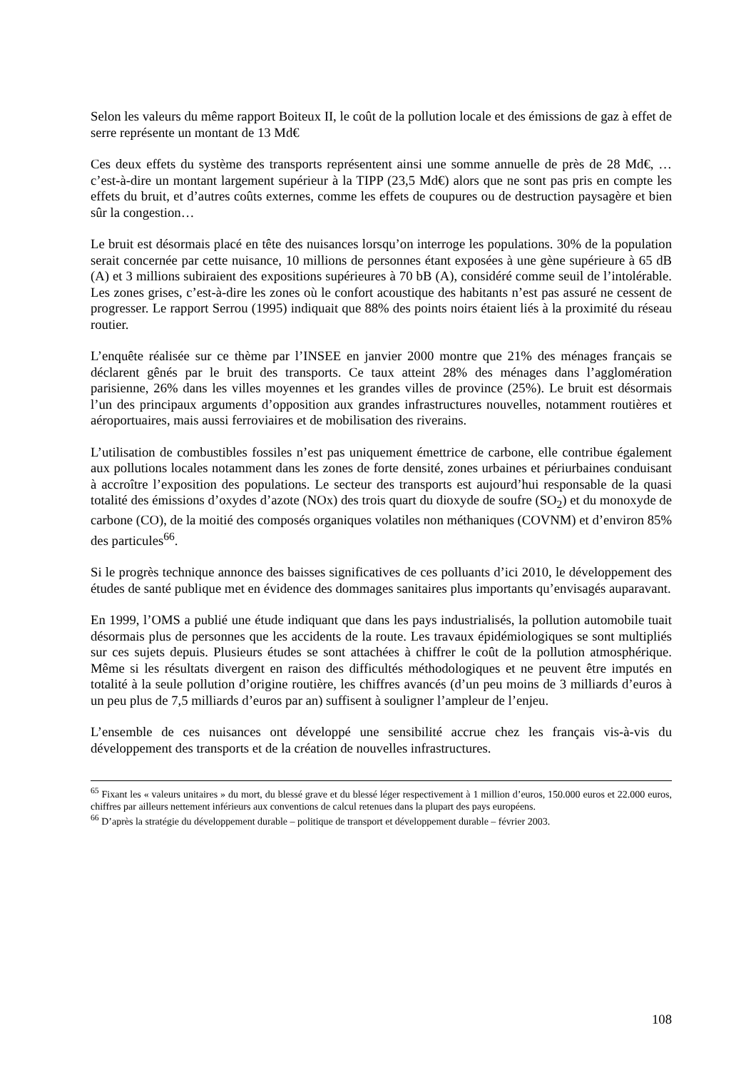Selon les valeurs du même rapport Boiteux II, le coût de la pollution locale et des émissions de gaz à effet de serre représente un montant de 13 Md€
Ces deux effets du système des transports représentent ainsi une somme annuelle de près de 28 Md€, … c’est-à-dire un montant largement supérieur à la TIPP (23,5 Md€) alors que ne sont pas pris en compte les effets du bruit, et d’autres coûts externes, comme les effets de coupures ou de destruction paysagère et bien sûr la congestion…
Le bruit est désormais placé en tête des nuisances lorsqu’on interroge les populations. 30% de la population serait concernée par cette nuisance, 10 millions de personnes étant exposées à une gène supérieure à 65 dB (A) et 3 millions subiraient des expositions supérieures à 70 bB (A), considéré comme seuil de l’intolérable. Les zones grises, c’est-à-dire les zones où le confort acoustique des habitants n’est pas assuré ne cessent de progresser. Le rapport Serrou (1995) indiquait que 88% des points noirs étaient liés à la proximité du réseau routier.
L’enquête réalisée sur ce thème par l’INSEE en janvier 2000 montre que 21% des ménages français se déclarent gênés par le bruit des transports. Ce taux atteint 28% des ménages dans l’agglomération parisienne, 26% dans les villes moyennes et les grandes villes de province (25%). Le bruit est désormais l’un des principaux arguments d’opposition aux grandes infrastructures nouvelles, notamment routières et aéroportuaires, mais aussi ferroviaires et de mobilisation des riverains.
L’utilisation de combustibles fossiles n’est pas uniquement émettrice de carbone, elle contribue également aux pollutions locales notamment dans les zones de forte densité, zones urbaines et périurbaines conduisant à accroître l’exposition des populations. Le secteur des transports est aujourd’hui responsable de la quasi totalité des émissions d’oxydes d’azote (NOx) des trois quart du dioxyde de soufre (SO<sub>2</sub>) et du monoxyde de carbone (CO), de la moitié des composés organiques volatiles non méthaniques (COVNM) et d’environ 85% des particules<sup>66</sup>.
Si le progrès technique annonce des baisses significatives de ces polluants d’ici 2010, le développement des études de santé publique met en évidence des dommages sanitaires plus importants qu’envisagés auparavant.
En 1999, l’OMS a publié une étude indiquant que dans les pays industrialisés, la pollution automobile tuait désormais plus de personnes que les accidents de la route. Les travaux épidémiologiques se sont multipliés sur ces sujets depuis. Plusieurs études se sont attachées à chiffrer le coût de la pollution atmosphérique. Même si les résultats divergent en raison des difficultés méthodologiques et ne peuvent être imputés en totalité à la seule pollution d’origine routière, les chiffres avancés (d’un peu moins de 3 milliards d’euros à un peu plus de 7,5 milliards d’euros par an) suffisent à souligner l’ampleur de l’enjeu.
L’ensemble de ces nuisances ont développé une sensibilité accrue chez les français vis-à-vis du développement des transports et de la création de nouvelles infrastructures.
<sup>65</sup> Fixant les « valeurs unitaires » du mort, du blessé grave et du blessé léger respectivement à 1 million d’euros, 150.000 euros et 22.000 euros, chiffres par ailleurs nettement inférieurs aux conventions de calcul retenues dans la plupart des pays européens.
<sup>66</sup> D’après la stratégie du développement durable – politique de transport et développement durable – février 2003.
108